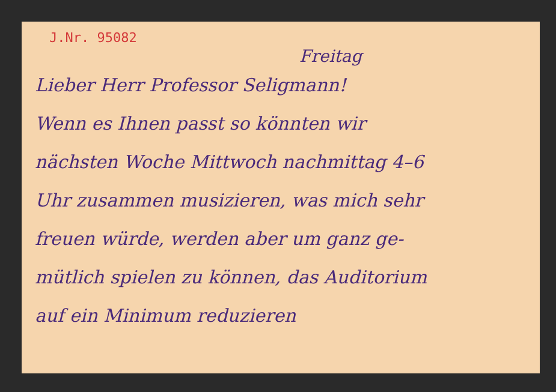J.Nr. 95082
Freitag
Lieber Herr Professor Seligmann!
Wenn es Ihnen passt so könnten wir
nächsten Woche Mittwoch nachmittag 4–6
Uhr zusammen musizieren, was mich sehr
freuen würde, werden aber um ganz ge-
mütlich spielen zu können, das Auditorium
auf ein Minimum reduzieren